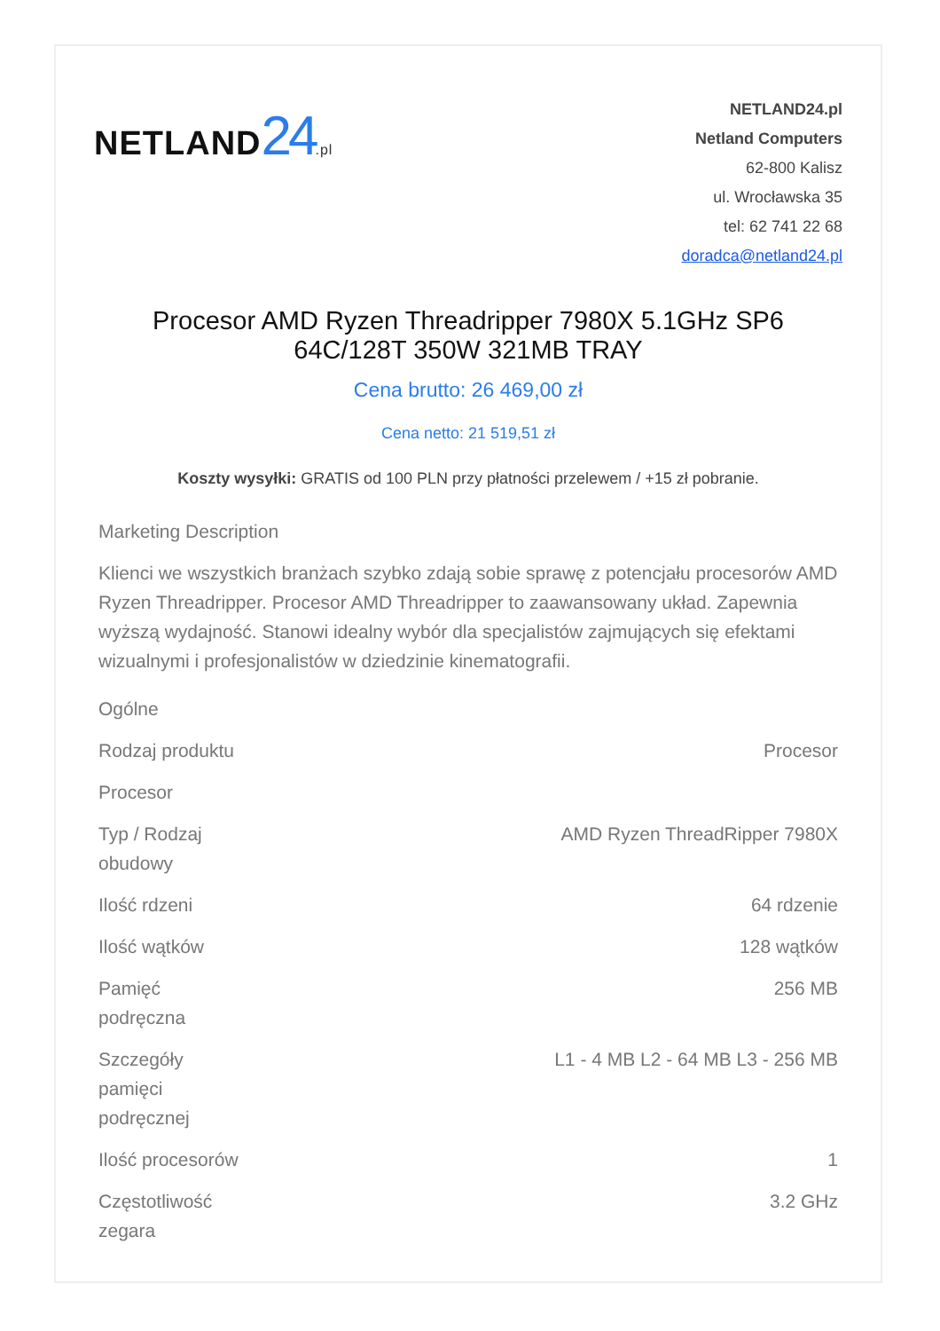NETLAND24.pl
NETLAND24.pl
Netland Computers
62-800 Kalisz
ul. Wrocławska 35
tel: 62 741 22 68
doradca@netland24.pl
Procesor AMD Ryzen Threadripper 7980X 5.1GHz SP6
64C/128T 350W 321MB TRAY
Cena brutto: 26 469,00 zł
Cena netto: 21 519,51 zł
Koszty wysyłki: GRATIS od 100 PLN przy płatności przelewem / +15 zł pobranie.
Marketing Description
Klienci we wszystkich branżach szybko zdają sobie sprawę z potencjału procesorów AMD Ryzen Threadripper. Procesor AMD Threadripper to zaawansowany układ. Zapewnia wyższą wydajność. Stanowi idealny wybór dla specjalistów zajmujących się efektami wizualnymi i profesjonalistów w dziedzinie kinematografii.
| Ogólne | |
| Rodzaj produktu | Procesor |
| Procesor | |
| Typ / Rodzaj obudowy | AMD Ryzen ThreadRipper 7980X |
| Ilość rdzeni | 64 rdzenie |
| Ilość wątków | 128 wątków |
| Pamięć podręczna | 256 MB |
| Szczegóły pamięci podręcznej | L1 - 4 MB L2 - 64 MB L3 - 256 MB |
| Ilość procesorów | 1 |
| Częstotliwość zegara | 3.2 GHz |